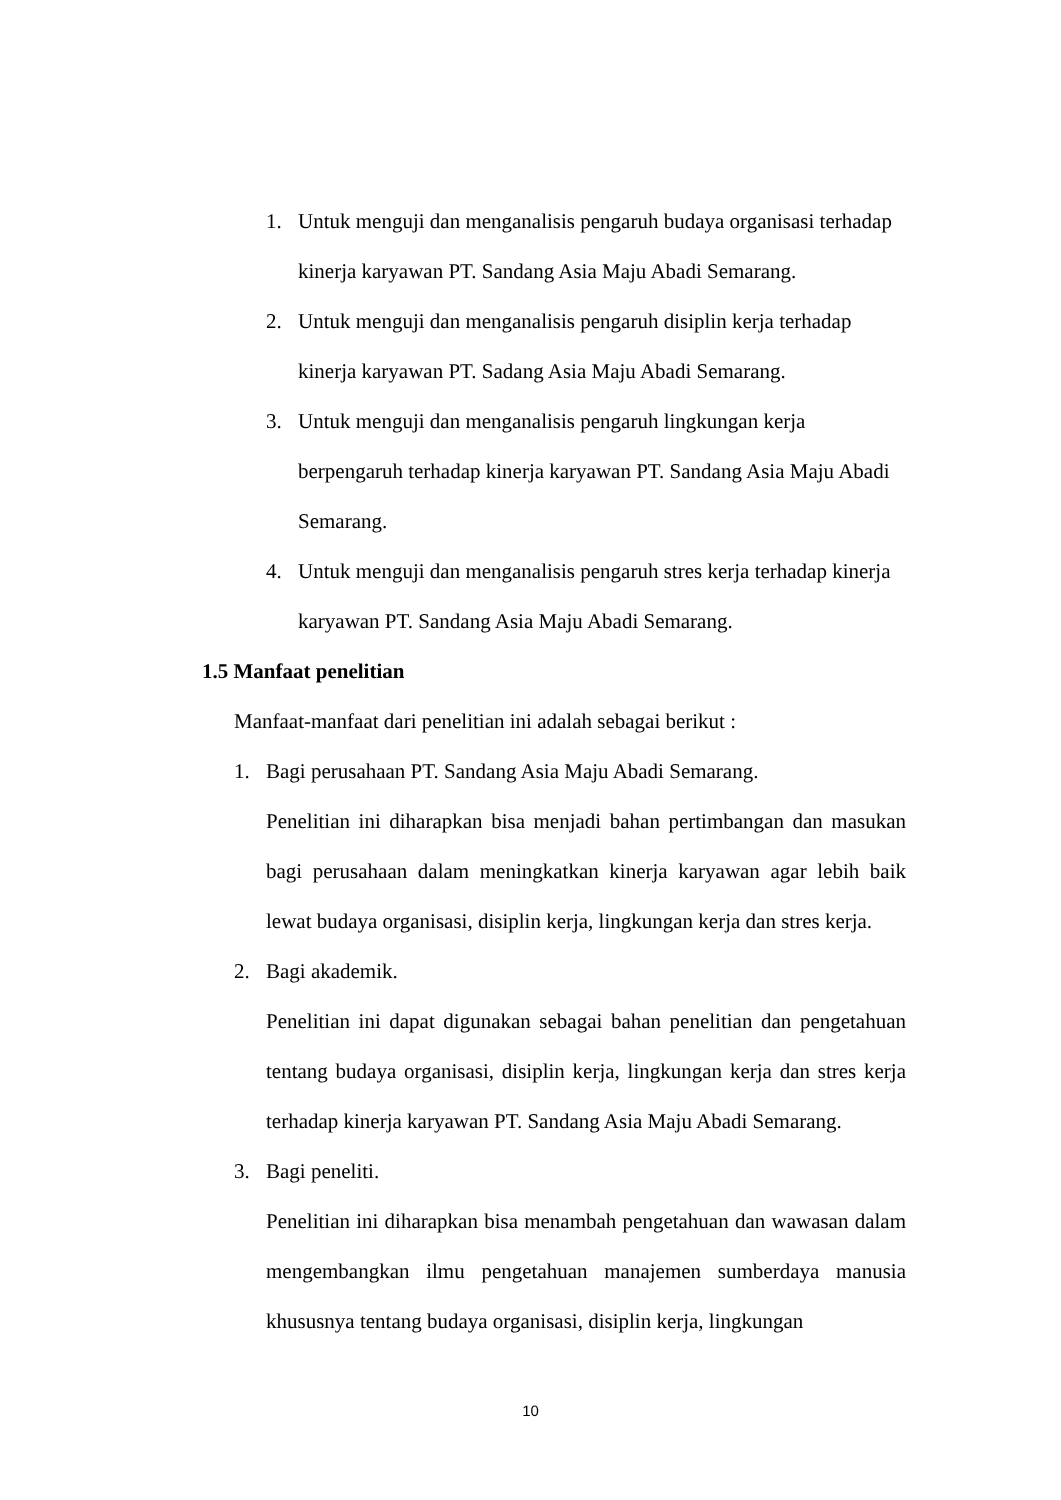1. Untuk menguji dan menganalisis pengaruh budaya organisasi terhadap kinerja karyawan PT. Sandang Asia Maju Abadi Semarang.
2. Untuk menguji dan menganalisis pengaruh disiplin kerja terhadap kinerja karyawan PT. Sadang Asia Maju Abadi Semarang.
3. Untuk menguji dan menganalisis pengaruh lingkungan kerja berpengaruh terhadap kinerja karyawan PT. Sandang Asia Maju Abadi Semarang.
4. Untuk menguji dan menganalisis pengaruh stres kerja terhadap kinerja karyawan PT. Sandang Asia Maju Abadi Semarang.
1.5 Manfaat penelitian
Manfaat-manfaat dari penelitian ini adalah sebagai berikut :
1. Bagi perusahaan PT. Sandang Asia Maju Abadi Semarang.
Penelitian ini diharapkan bisa menjadi bahan pertimbangan dan masukan bagi perusahaan dalam meningkatkan kinerja karyawan agar lebih baik lewat budaya organisasi, disiplin kerja, lingkungan kerja dan stres kerja.
2. Bagi akademik.
Penelitian ini dapat digunakan sebagai bahan penelitian dan pengetahuan tentang budaya organisasi, disiplin kerja, lingkungan kerja dan stres kerja terhadap kinerja karyawan PT. Sandang Asia Maju Abadi Semarang.
3. Bagi peneliti.
Penelitian ini diharapkan bisa menambah pengetahuan dan wawasan dalam mengembangkan ilmu pengetahuan manajemen sumberdaya manusia khususnya tentang budaya organisasi, disiplin kerja, lingkungan
10